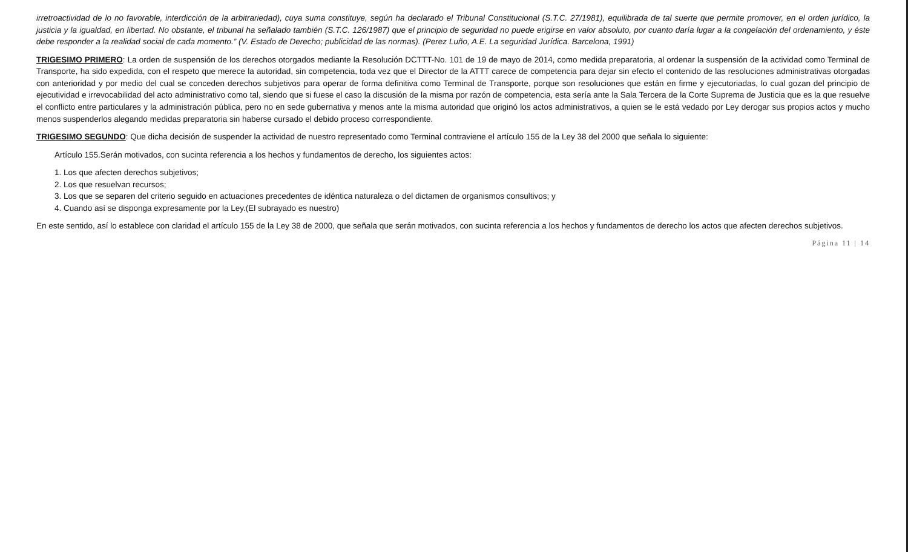irretroactividad de lo no favorable, interdicción de la arbitrariedad), cuya suma constituye, según ha declarado el Tribunal Constitucional (S.T.C. 27/1981), equilibrada de tal suerte que permite promover, en el orden jurídico, la justicia y la igualdad, en libertad. No obstante, el tribunal ha señalado también (S.T.C. 126/1987) que el principio de seguridad no puede erigirse en valor absoluto, por cuanto daría lugar a la congelación del ordenamiento, y éste debe responder a la realidad social de cada momento.” (V. Estado de Derecho; publicidad de las normas). (Perez Luño, A.E. La seguridad Jurídica. Barcelona, 1991)
TRIGESIMO PRIMERO: La orden de suspensión de los derechos otorgados mediante la Resolución DCTTT-No. 101 de 19 de mayo de 2014, como medida preparatoria, al ordenar la suspensión de la actividad como Terminal de Transporte, ha sido expedida, con el respeto que merece la autoridad, sin competencia, toda vez que el Director de la ATTT carece de competencia para dejar sin efecto el contenido de las resoluciones administrativas otorgadas con anterioridad y por medio del cual se conceden derechos subjetivos para operar de forma definitiva como Terminal de Transporte, porque son resoluciones que están en firme y ejecutoriadas, lo cual gozan del principio de ejecutividad e irrevocabilidad del acto administrativo como tal, siendo que si fuese el caso la discusión de la misma por razón de competencia, esta sería ante la Sala Tercera de la Corte Suprema de Justicia que es la que resuelve el conflicto entre particulares y la administración pública, pero no en sede gubernativa y menos ante la misma autoridad que originó los actos administrativos, a quien se le está vedado por Ley derogar sus propios actos y mucho menos suspenderlos alegando medidas preparatoria sin haberse cursado el debido proceso correspondiente.
TRIGESIMO SEGUNDO: Que dicha decisión de suspender la actividad de nuestro representado como Terminal contraviene el artículo 155 de la Ley 38 del 2000 que señala lo siguiente:
Artículo 155.Serán motivados, con sucinta referencia a los hechos y fundamentos de derecho, los siguientes actos:
1. Los que afecten derechos subjetivos;
2. Los que resuelvan recursos;
3. Los que se separen del criterio seguido en actuaciones precedentes de idéntica naturaleza o del dictamen de organismos consultivos; y
4. Cuando así se disponga expresamente por la Ley.(El subrayado es nuestro)
En este sentido, así lo establece con claridad el artículo 155 de la Ley 38 de 2000, que señala que serán motivados, con sucinta referencia a los hechos y fundamentos de derecho los actos que afecten derechos subjetivos.
Página 11 | 14